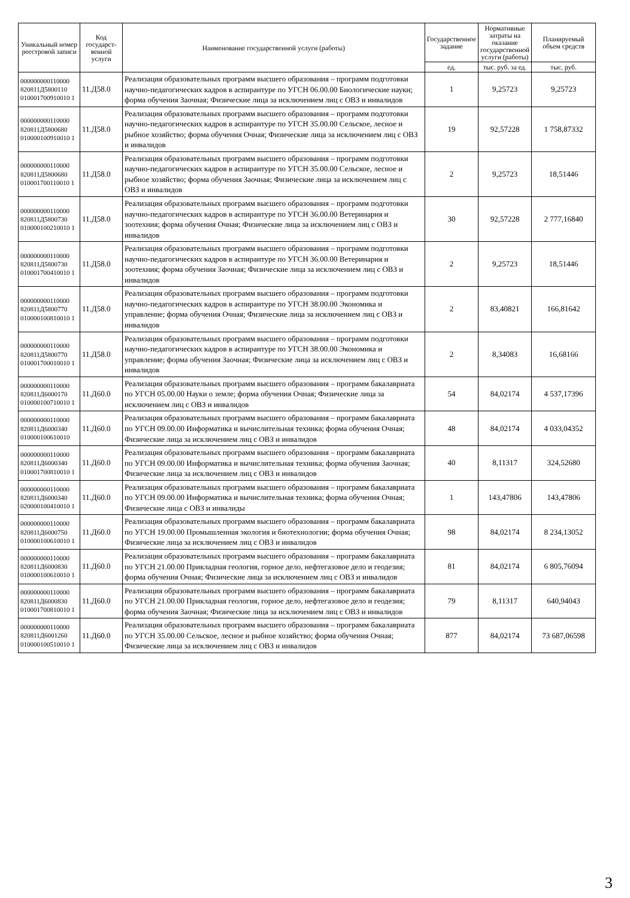| Уникальный номер реестровой записи | Код государст-венной услуги | Наименование государственной услуги (работы) | Государственное задание | Нормативные затраты на оказание государственной услуги (работы) | Планируемый объем средств |
| --- | --- | --- | --- | --- | --- |
| | | | ед. | тыс. руб. за ед. | тыс. руб. |
| 000000000110000 820811Д5800110 010001700910010 1 | 11.Д58.0 | Реализация образовательных программ высшего образования – программ подготовки научно-педагогических кадров в аспирантуре по УГСН 06.00.00 Биологические науки; форма обучения Заочная; Физические лица за исключением лиц с ОВЗ и инвалидов | 1 | 9,25723 | 9,25723 |
| 000000000110000 820811Д5800680 010000100910010 1 | 11.Д58.0 | Реализация образовательных программ высшего образования – программ подготовки научно-педагогических кадров в аспирантуре по УГСН 35.00.00 Сельское, лесное и рыбное хозяйство; форма обучения Очная; Физические лица за исключением лиц с ОВЗ и инвалидов | 19 | 92,57228 | 1 758,87332 |
| 000000000110000 820811Д5800680 010001700110010 1 | 11.Д58.0 | Реализация образовательных программ высшего образования – программ подготовки научно-педагогических кадров в аспирантуре по УГСН 35.00.00 Сельское, лесное и рыбное хозяйство; форма обучения Заочная; Физические лица за исключением лиц с ОВЗ и инвалидов | 2 | 9,25723 | 18,51446 |
| 000000000110000 820811Д5800730 010000100210010 1 | 11.Д58.0 | Реализация образовательных программ высшего образования – программ подготовки научно-педагогических кадров в аспирантуре по УГСН 36.00.00 Ветеринария и зоотехния; форма обучения Очная; Физические лица за исключением лиц с ОВЗ и инвалидов | 30 | 92,57228 | 2 777,16840 |
| 000000000110000 820811Д5800730 010001700410010 1 | 11.Д58.0 | Реализация образовательных программ высшего образования – программ подготовки научно-педагогических кадров в аспирантуре по УГСН 36.00.00 Ветеринария и зоотехния; форма обучения Заочная; Физические лица за исключением лиц с ОВЗ и инвалидов | 2 | 9,25723 | 18,51446 |
| 000000000110000 820811Д5800770 010000100810010 1 | 11.Д58.0 | Реализация образовательных программ высшего образования – программ подготовки научно-педагогических кадров в аспирантуре по УГСН 38.00.00 Экономика и управление; форма обучения Очная; Физические лица за исключением лиц с ОВЗ и инвалидов | 2 | 83,40821 | 166,81642 |
| 000000000110000 820811Д5800770 010001700010010 1 | 11.Д58.0 | Реализация образовательных программ высшего образования – программ подготовки научно-педагогических кадров в аспирантуре по УГСН 38.00.00 Экономика и управление; форма обучения Заочная; Физические лица за исключением лиц с ОВЗ и инвалидов | 2 | 8,34083 | 16,68166 |
| 000000000110000 820811Д6000170 010000100710010 1 | 11.Д60.0 | Реализация образовательных программ высшего образования – программ бакалавриата по УГСН 05.00.00 Науки о земле; форма обучения Очная; Физические лица за исключением лиц с ОВЗ и инвалидов | 54 | 84,02174 | 4 537,17396 |
| 000000000110000 820811Д6000340 010000100610010 | 11.Д60.0 | Реализация образовательных программ высшего образования – программ бакалавриата по УГСН 09.00.00 Информатика и вычислительная техника; форма обучения Очная; Физические лица за исключением лиц с ОВЗ и инвалидов | 48 | 84,02174 | 4 033,04352 |
| 000000000110000 820811Д6000340 010001700810010 1 | 11.Д60.0 | Реализация образовательных программ высшего образования – программ бакалавриата по УГСН 09.00.00 Информатика и вычислительная техника; форма обучения Заочная; Физические лица за исключением лиц с ОВЗ и инвалидов | 40 | 8,11317 | 324,52680 |
| 000000000110000 820811Д6000340 020000100410010 1 | 11.Д60.0 | Реализация образовательных программ высшего образования – программ бакалавриата по УГСН 09.00.00 Информатика и вычислительная техника; форма обучения Очная; Физические лица с ОВЗ и инвалиды | 1 | 143,47806 | 143,47806 |
| 000000000110000 820811Д6000750 010000100610010 1 | 11.Д60.0 | Реализация образовательных программ высшего образования – программ бакалавриата по УГСН 19.00.00 Промышленная экология и биотехнологии; форма обучения Очная; Физические лица за исключением лиц с ОВЗ и инвалидов | 98 | 84,02174 | 8 234,13052 |
| 000000000110000 820811Д6000830 010000100610010 1 | 11.Д60.0 | Реализация образовательных программ высшего образования – программ бакалавриата по УГСН 21.00.00 Прикладная геология, горное дело, нефтегазовое дело и геодезия; форма обучения Очная; Физические лица за исключением лиц с ОВЗ и инвалидов | 81 | 84,02174 | 6 805,76094 |
| 000000000110000 820811Д6000830 010001700810010 1 | 11.Д60.0 | Реализация образовательных программ высшего образования – программ бакалавриата по УГСН 21.00.00 Прикладная геология, горное дело, нефтегазовое дело и геодезия; форма обучения Заочная; Физические лица за исключением лиц с ОВЗ и инвалидов | 79 | 8,11317 | 640,94043 |
| 000000000110000 820811Д6001260 010000100510010 1 | 11.Д60.0 | Реализация образовательных программ высшего образования – программ бакалавриата по УГСН 35.00.00 Сельское, лесное и рыбное хозяйство; форма обучения Очная; Физические лица за исключением лиц с ОВЗ и инвалидов | 877 | 84,02174 | 73 687,06598 |
3